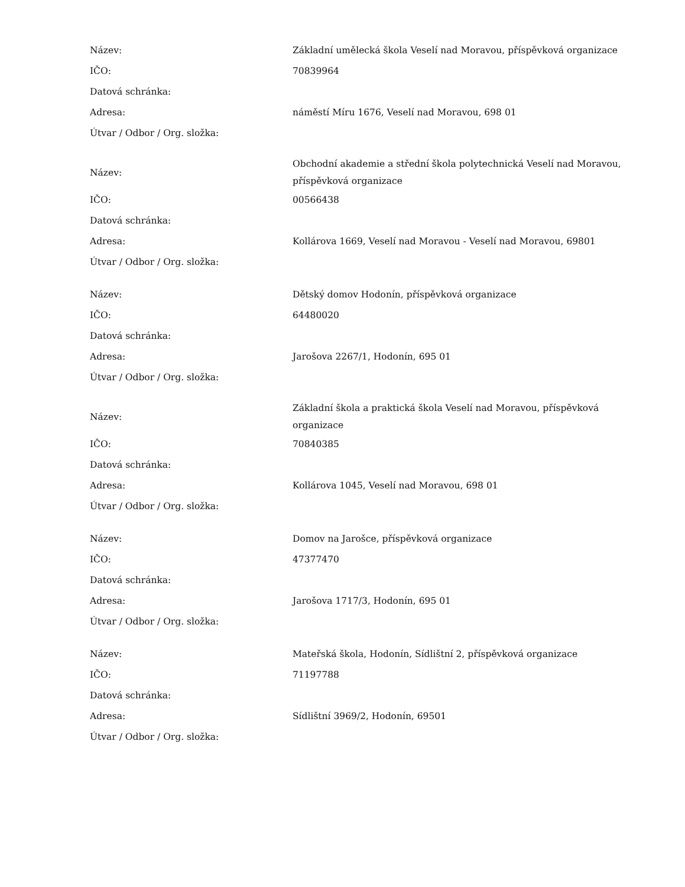| Název: | Základní umělecká škola Veselí nad Moravou, příspěvková organizace |
| IČO: | 70839964 |
| Datová schránka: | |
| Adresa: | náměstí Míru 1676, Veselí nad Moravou, 698 01 |
| Útvar / Odbor / Org. složka: | |
| Název: | Obchodní akademie a střední škola polytechnická Veselí nad Moravou, příspěvková organizace |
| IČO: | 00566438 |
| Datová schránka: | |
| Adresa: | Kollárova 1669, Veselí nad Moravou - Veselí nad Moravou, 69801 |
| Útvar / Odbor / Org. složka: | |
| Název: | Dětský domov Hodonín, příspěvková organizace |
| IČO: | 64480020 |
| Datová schránka: | |
| Adresa: | Jarošova 2267/1, Hodonín, 695 01 |
| Útvar / Odbor / Org. složka: | |
| Název: | Základní škola a praktická škola Veselí nad Moravou, příspěvková organizace |
| IČO: | 70840385 |
| Datová schránka: | |
| Adresa: | Kollárova 1045, Veselí nad Moravou, 698 01 |
| Útvar / Odbor / Org. složka: | |
| Název: | Domov na Jarošce, příspěvková organizace |
| IČO: | 47377470 |
| Datová schránka: | |
| Adresa: | Jarošova 1717/3, Hodonín, 695 01 |
| Útvar / Odbor / Org. složka: | |
| Název: | Mateřská škola, Hodonín, Sídlištní 2, příspěvková organizace |
| IČO: | 71197788 |
| Datová schránka: | |
| Adresa: | Sídlištní 3969/2, Hodonín, 69501 |
| Útvar / Odbor / Org. složka: | |